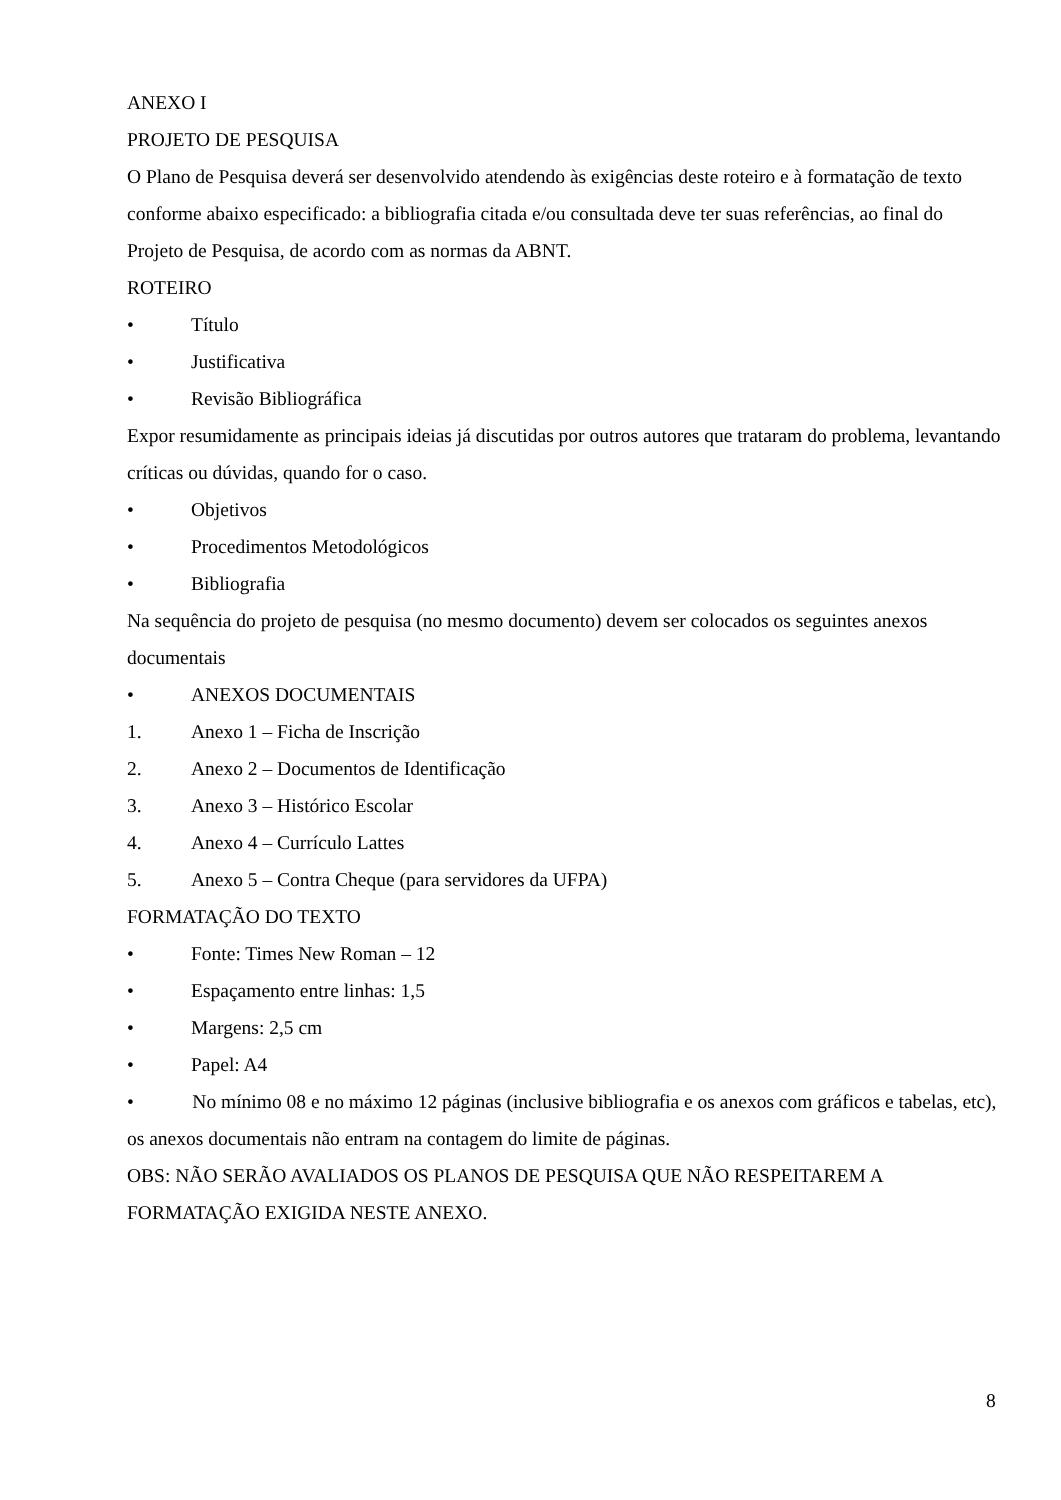ANEXO I
PROJETO DE PESQUISA
O Plano de Pesquisa deverá ser desenvolvido atendendo às exigências deste roteiro e à formatação de texto conforme abaixo especificado: a bibliografia citada e/ou consultada deve ter suas referências, ao final do Projeto de Pesquisa, de acordo com as normas da ABNT.
ROTEIRO
• Título
• Justificativa
• Revisão Bibliográfica
Expor resumidamente as principais ideias já discutidas por outros autores que trataram do problema, levantando críticas ou dúvidas, quando for o caso.
• Objetivos
• Procedimentos Metodológicos
• Bibliografia
Na sequência do projeto de pesquisa (no mesmo documento) devem ser colocados os seguintes anexos documentais
• ANEXOS DOCUMENTAIS
1. Anexo 1 – Ficha de Inscrição
2. Anexo 2 – Documentos de Identificação
3. Anexo 3 – Histórico Escolar
4. Anexo 4 – Currículo Lattes
5. Anexo 5 – Contra Cheque (para servidores da UFPA)
FORMATAÇÃO DO TEXTO
• Fonte: Times New Roman – 12
• Espaçamento entre linhas: 1,5
• Margens: 2,5 cm
• Papel: A4
• No mínimo 08 e no máximo 12 páginas (inclusive bibliografia e os anexos com gráficos e tabelas, etc), os anexos documentais não entram na contagem do limite de páginas.
OBS: NÃO SERÃO AVALIADOS OS PLANOS DE PESQUISA QUE NÃO RESPEITAREM A FORMATAÇÃO EXIGIDA NESTE ANEXO.
8